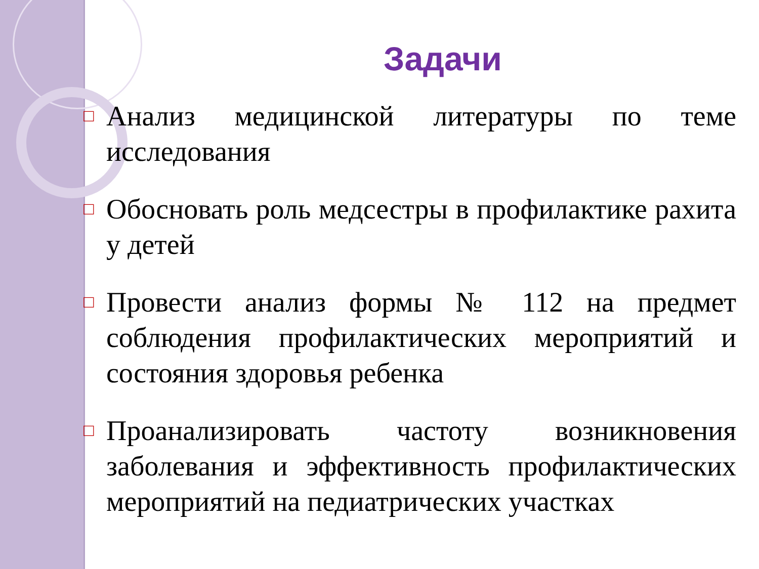Задачи
□ Анализ медицинской литературы по теме исследования
□ Обосновать роль медсестры в профилактике рахита у детей
□ Провести анализ формы № 112 на предмет соблюдения профилактических мероприятий и состояния здоровья ребенка
□ Проанализировать частоту возникновения заболевания и эффективность профилактических мероприятий на педиатрических участках